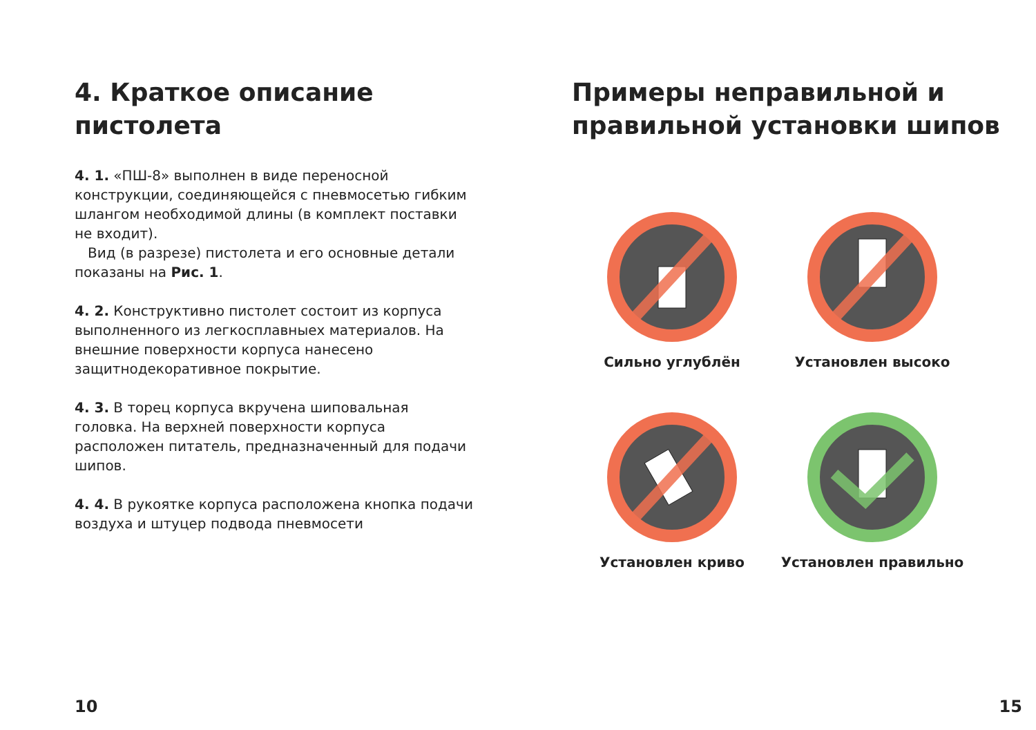4. Краткое описание
пистолета
4. 1. «ПШ-8» выполнен в виде переносной конструкции, соединяющейся с пневмосетью гибким шлангом необходимой длины (в комплект поставки не входит).
Вид (в разрезе) пистолета и его основные детали показаны на Рис. 1.
4. 2. Конструктивно пистолет состоит из корпуса выполненного из легкосплавныех материалов. На внешние поверхности корпуса нанесено защитнодекоративное покрытие.
4. 3. В торец корпуса вкручена шиповальная головка. На верхней поверхности корпуса расположен питатель, предназначенный для подачи шипов.
4. 4. В рукоятке корпуса расположена кнопка подачи воздуха и штуцер подвода пневмосети
10
Примеры неправильной и
правильной установки шипов
Сильно углублён
Установлен высоко
Установлен криво
Установлен правильно
15